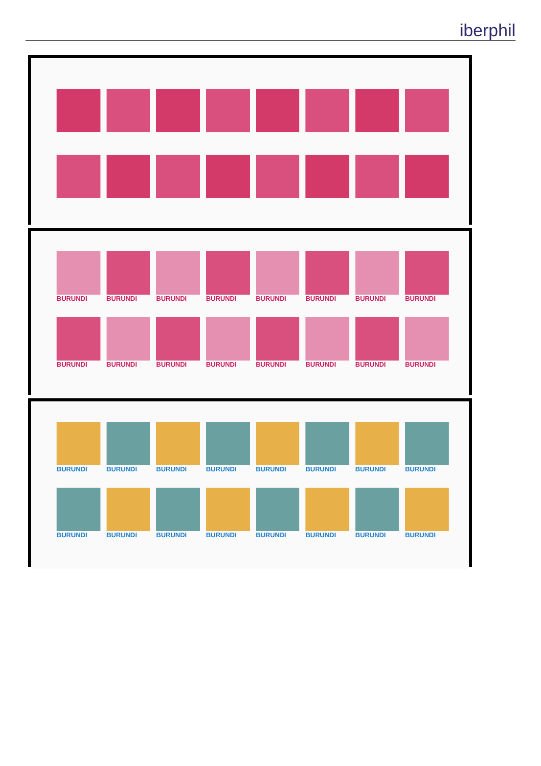iberphil
BURUNDI BURUNDI BURUNDI BURUNDI BURUNDI BURUNDI BURUNDI BURUNDI
BURUNDI BURUNDI BURUNDI BURUNDI BURUNDI BURUNDI BURUNDI BURUNDI
BURUNDI BURUNDI BURUNDI BURUNDI BURUNDI BURUNDI BURUNDI BURUNDI
BURUNDI BURUNDI BURUNDI BURUNDI BURUNDI BURUNDI BURUNDI BURUNDI